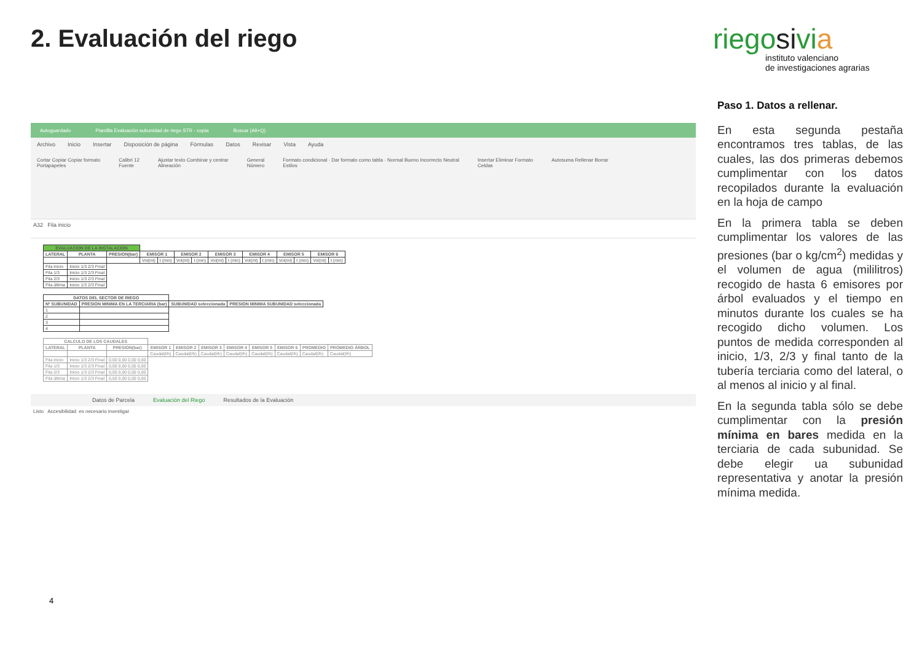2. Evaluación del riego
riegosivia
instituto valenciano
de investigaciones agrarias
Autoguardado Plantilla Evaluación subunidad de riego STR - copia Buscar (Alt+Q)
Archivo Inicio Insertar Disposición de página Fórmulas Datos Revisar Vista Ayuda
Cortar Copiar Copiar formato
Portapapeles Calibri 12
Fuente Ajustar texto Combinar y centrar
Alineación General
Número Formato condicional · Dar formato como tabla · Normal Bueno Incorrecto Neutral
Estilos Insertar Eliminar Formato
Celdas Autosuma Rellenar Borrar
A32 Fila inicio
| EVALUACION DE LA INSTALACION | | | | | | | | | | | | | | |
| --- | --- | --- | --- | --- | --- | --- | --- | --- | --- | --- | --- | --- | --- | --- |
| LATERAL | PLANTA | PRESION(bar) | EMISOR 1 | | EMISOR 2 | | EMISOR 3 | | EMISOR 4 | | EMISOR 5 | | EMISOR 6 | |
| | | | Vol(ml) | t (min) | Vol(ml) | t (min) | Vol(ml) | t (min) | Vol(ml) | t (min) | Vol(ml) | t (min) | Vol(ml) | t (min) |
| Fila inicio | Inicio 1/3 2/3 Final | | | | | | | | | | | | | |
| Fila 1/3 | Inicio 1/3 2/3 Final | | | | | | | | | | | | | |
| Fila 2/3 | Inicio 1/3 2/3 Final | | | | | | | | | | | | | |
| Fila última | Inicio 1/3 2/3 Final | | | | | | | | | | | | | |
| DATOS DEL SECTOR DE RIEGO | | | |
| --- | --- | --- | --- |
| Nº SUBUNIDAD | PRESION MINIMA EN LA TERCIARIA (bar) | SUBUNIDAD seleccionada | PRESION MINIMA SUBUNIDAD seleccionada |
| 1 | | | |
| 2 | | | |
| 3 | | | |
| 4 | | | |
| CALCULO DE LOS CAUDALES | | | | | | | | | | |
| --- | --- | --- | --- | --- | --- | --- | --- | --- | --- | --- |
| LATERAL | PLANTA | PRESION(bar) | EMISOR 1 | EMISOR 2 | EMISOR 3 | EMISOR 4 | EMISOR 5 | EMISOR 6 | PROMEDIO | PROMEDIO ÁRBOL |
| | | | Caudal(l/h) | Caudal(l/h) | Caudal(l/h) | Caudal(l/h) | Caudal(l/h) | Caudal(l/h) | Caudal(l/h) | Caudal(l/h) |
| Fila inicio | Inicio 1/3 2/3 Final | 0,00 0,00 0,00 0,00 | | | | | | | | |
| Fila 1/3 | Inicio 1/3 2/3 Final | 0,00 0,00 0,00 0,00 | | | | | | | | |
| Fila 2/3 | Inicio 1/3 2/3 Final | 0,00 0,00 0,00 0,00 | | | | | | | | |
| Fila última | Inicio 1/3 2/3 Final | 0,00 0,00 0,00 0,00 | | | | | | | | |
Datos de Parcela Evaluación del Riego Resultados de la Evaluación
Listo Accesibilidad: es necesario investigar
Paso 1. Datos a rellenar.
En esta segunda pestaña encontramos tres tablas, de las cuales, las dos primeras debemos cumplimentar con los datos recopilados durante la evaluación en la hoja de campo
En la primera tabla se deben cumplimentar los valores de las presiones (bar o kg/cm<sup>2</sup>) medidas y el volumen de agua (mililitros) recogido de hasta 6 emisores por árbol evaluados y el tiempo en minutos durante los cuales se ha recogido dicho volumen. Los puntos de medida corresponden al inicio, 1/3, 2/3 y final tanto de la tubería terciaria como del lateral, o al menos al inicio y al final.
En la segunda tabla sólo se debe cumplimentar con la presión mínima en bares medida en la terciaria de cada subunidad. Se debe elegir ua subunidad representativa y anotar la presión mínima medida.
4